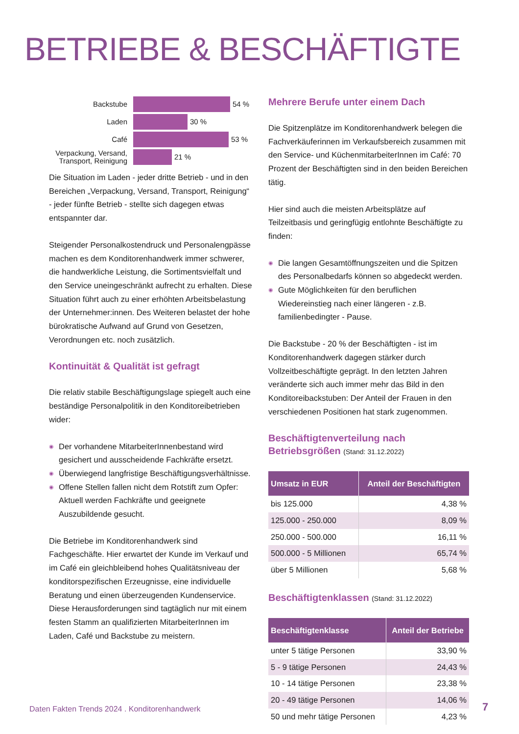BETRIEBE & BESCHÄFTIGTE
Backstube
54 %
Laden
30 %
Café
53 %
Verpackung, Versand, Transport, Reinigung
21 %
Die Situation im Laden - jeder dritte Betrieb - und in den Bereichen „Verpackung, Versand, Transport, Reinigung“ - jeder fünfte Betrieb - stellte sich dagegen etwas entspannter dar.
Steigender Personalkostendruck und Personalengpässe machen es dem Konditorenhandwerk immer schwerer, die handwerkliche Leistung, die Sortimentsvielfalt und den Service uneingeschränkt aufrecht zu erhalten. Diese Situation führt auch zu einer erhöhten Arbeitsbelastung der Unternehmer:innen. Des Weiteren belastet der hohe bürokratische Aufwand auf Grund von Gesetzen, Verordnungen etc. noch zusätzlich.
Kontinuität & Qualität ist gefragt
Die relativ stabile Beschäftigungslage spiegelt auch eine beständige Personalpolitik in den Konditoreibetrieben wider:
◉ Der vorhandene MitarbeiterInnenbestand wird gesichert und ausscheidende Fachkräfte ersetzt.
◉ Überwiegend langfristige Beschäftigungsverhältnisse.
◉ Offene Stellen fallen nicht dem Rotstift zum Opfer: Aktuell werden Fachkräfte und geeignete Auszubildende gesucht.
Die Betriebe im Konditorenhandwerk sind Fachgeschäfte. Hier erwartet der Kunde im Verkauf und im Café ein gleichbleibend hohes Qualitätsniveau der konditorspezifischen Erzeugnisse, eine individuelle Beratung und einen überzeugenden Kundenservice. Diese Herausforderungen sind tagtäglich nur mit einem festen Stamm an qualifizierten MitarbeiterInnen im Laden, Café und Backstube zu meistern.
Mehrere Berufe unter einem Dach
Die Spitzenplätze im Konditorenhandwerk belegen die Fachverkäuferinnen im Verkaufsbereich zusammen mit den Service- und KüchenmitarbeiterInnen im Café: 70 Prozent der Beschäftigten sind in den beiden Bereichen tätig.
Hier sind auch die meisten Arbeitsplätze auf Teilzeitbasis und geringfügig entlohnte Beschäftigte zu finden:
◉ Die langen Gesamtöffnungszeiten und die Spitzen des Personalbedarfs können so abgedeckt werden.
◉ Gute Möglichkeiten für den beruflichen Wiedereinstieg nach einer längeren - z.B. familienbedingter - Pause.
Die Backstube - 20 % der Beschäftigten - ist im Konditorenhandwerk dagegen stärker durch Vollzeitbeschäftigte geprägt. In den letzten Jahren veränderte sich auch immer mehr das Bild in den Konditoreibackstuben: Der Anteil der Frauen in den verschiedenen Positionen hat stark zugenommen.
Beschäftigtenverteilung nach Betriebsgrößen (Stand: 31.12.2022)
| Umsatz in EUR | Anteil der Beschäftigten |
| --- | --- |
| bis 125.000 | 4,38 % |
| 125.000 - 250.000 | 8,09 % |
| 250.000 - 500.000 | 16,11 % |
| 500.000 - 5 Millionen | 65,74 % |
| über 5 Millionen | 5,68 % |
Beschäftigtenklassen (Stand: 31.12.2022)
| Beschäftigtenklasse | Anteil der Betriebe |
| --- | --- |
| unter 5 tätige Personen | 33,90 % |
| 5 - 9 tätige Personen | 24,43 % |
| 10 - 14 tätige Personen | 23,38 % |
| 20 - 49 tätige Personen | 14,06 % |
| 50 und mehr tätige Personen | 4,23 % |
Daten Fakten Trends 2024 . Konditorenhandwerk
7